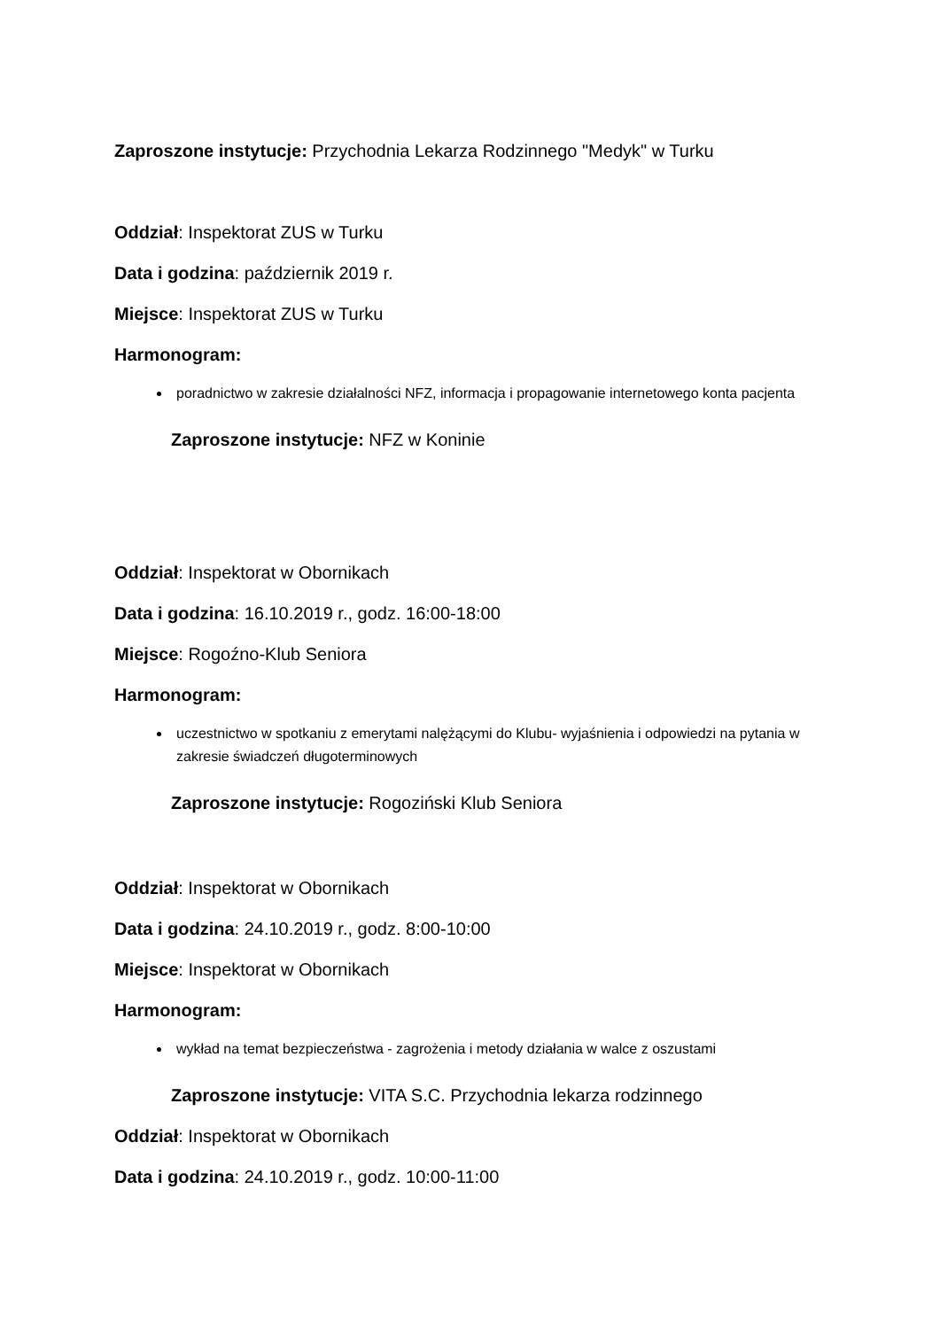Zaproszone instytucje: Przychodnia Lekarza Rodzinnego "Medyk" w Turku
Oddział: Inspektorat ZUS w Turku
Data i godzina: październik 2019 r.
Miejsce: Inspektorat ZUS w Turku
Harmonogram:
poradnictwo w zakresie działalności NFZ, informacja i propagowanie internetowego konta pacjenta
Zaproszone instytucje: NFZ w Koninie
Oddział: Inspektorat w Obornikach
Data i godzina: 16.10.2019 r., godz. 16:00-18:00
Miejsce: Rogoźno-Klub Seniora
Harmonogram:
uczestnictwo w spotkaniu z emerytami nalężącymi do Klubu- wyjaśnienia i odpowiedzi na pytania w zakresie świadczeń długoterminowych
Zaproszone instytucje: Rogoziński Klub Seniora
Oddział: Inspektorat w Obornikach
Data i godzina: 24.10.2019 r., godz. 8:00-10:00
Miejsce: Inspektorat w Obornikach
Harmonogram:
wykład na temat bezpieczeństwa - zagrożenia i metody działania w walce z oszustami
Zaproszone instytucje: VITA S.C. Przychodnia lekarza rodzinnego
Oddział: Inspektorat w Obornikach
Data i godzina: 24.10.2019 r., godz. 10:00-11:00